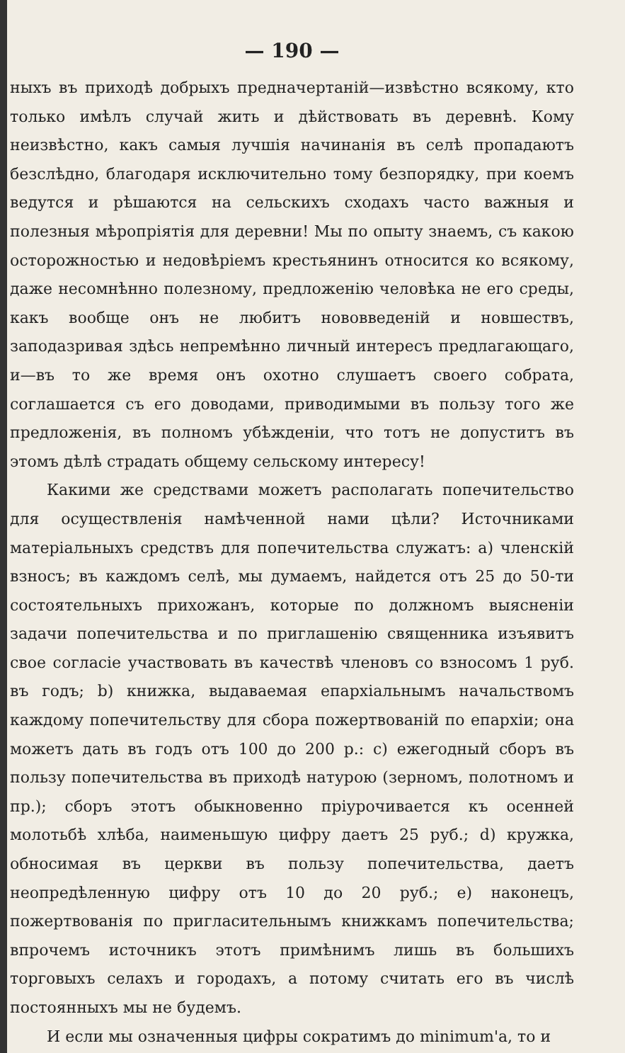— 190 —
ныхъ въ приходѣ добрыхъ предначертаній—извѣстно всякому, кто только имѣлъ случай жить и дѣйствовать въ деревнѣ. Кому неизвѣстно, какъ самыя лучшія начинанія въ селѣ пропадаютъ безслѣдно, благодаря исключительно тому безпорядку, при коемъ ведутся и рѣшаются на сельскихъ сходахъ часто важныя и полезныя мѣропріятія для деревни! Мы по опыту знаемъ, съ какою осторожностью и недовѣріемъ крестьянинъ относится ко всякому, даже несомнѣнно полезному, предложенію человѣка не его среды, какъ вообще онъ не любитъ нововведеній и новшествъ, заподазривая здѣсь непремѣнно личный интересъ предлагающаго, и—въ то же время онъ охотно слушаетъ своего собрата, соглашается съ его доводами, приводимыми въ пользу того же предложенія, въ полномъ убѣжденіи, что тотъ не допуститъ въ этомъ дѣлѣ страдать общему сельскому интересу!
Какими же средствами можетъ располагать попечительство для осуществленія намѣченной нами цѣли? Источниками матеріальныхъ средствъ для попечительства служатъ: a) членскій взносъ; въ каждомъ селѣ, мы думаемъ, найдется отъ 25 до 50-ти состоятельныхъ прихожанъ, которые по должномъ выясненіи задачи попечительства и по приглашенію священника изъявитъ свое согласіе участвовать въ качествѣ членовъ со взносомъ 1 руб. въ годъ; b) книжка, выдаваемая епархіальнымъ начальствомъ каждому попечительству для сбора пожертвованій по епархіи; она можетъ дать въ годъ отъ 100 до 200 р.: c) ежегодный сборъ въ пользу попечительства въ приходѣ натурою (зерномъ, полотномъ и пр.); сборъ этотъ обыкновенно пріурочивается къ осенней молотьбѣ хлѣба, наименьшую цифру даетъ 25 руб.; d) кружка, обносимая въ церкви въ пользу попечительства, даетъ неопредѣленную цифру отъ 10 до 20 руб.; e) наконецъ, пожертвованія по пригласительнымъ книжкамъ попечительства; впрочемъ источникъ этотъ примѣнимъ лишь въ большихъ торговыхъ селахъ и городахъ, а потому считать его въ числѣ постоянныхъ мы не будемъ.
И если мы означенныя цифры сократимъ до minimum'a, то и